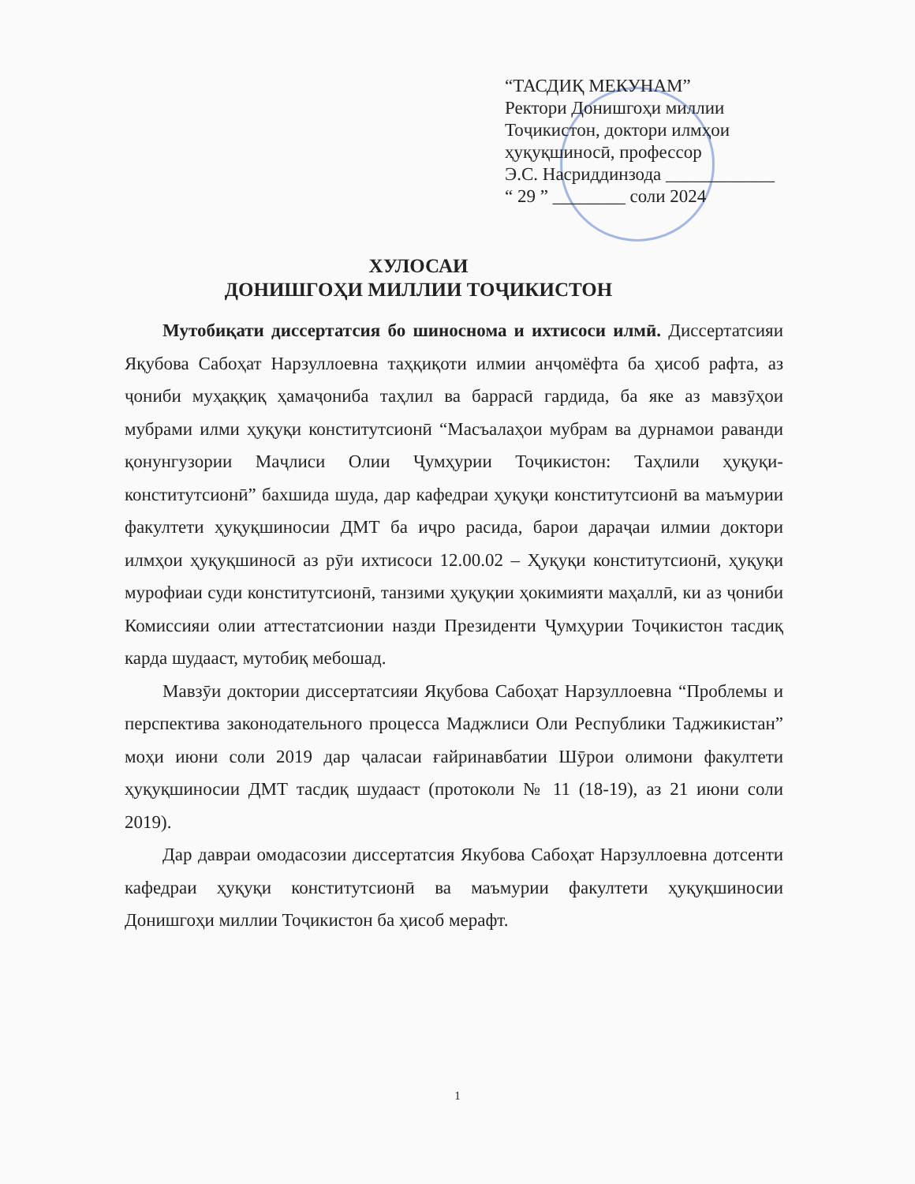“ТАСДИҚ МЕКУНАМ”
Ректори Донишгоҳи миллии
Тоҷикистон, доктори илмҳои
ҳуқуқшиносӣ, профессор
Э.С. Насриддинзода ____________
“ 29 ” ________ соли 2024
ХУЛОСАИ
ДОНИШГОҲИ МИЛЛИИ ТОҶИКИСТОН
Мутобиқати диссертатсия бо шиноснома и ихтисоси илмӣ. Диссертатсияи Яқубова Сабоҳат Нарзуллоевна таҳқиқоти илмии анҷомёфта ба ҳисоб рафта, аз ҷониби муҳаққиқ ҳамаҷониба таҳлил ва баррасӣ гардида, ба яке аз мавзӯҳои мубрами илми ҳуқуқи конститутсионӣ “Масъалаҳои мубрам ва дурнамои раванди қонунгузории Маҷлиси Олии Ҷумҳурии Тоҷикистон: Таҳлили ҳуқуқи-конститутсионӣ” бахшида шуда, дар кафедраи ҳуқуқи конститутсионӣ ва маъмурии факултети ҳуқуқшиносии ДМТ ба иҷро расида, барои дараҷаи илмии доктори илмҳои ҳуқуқшиносӣ аз рӯи ихтисоси 12.00.02 – Ҳуқуқи конститутсионӣ, ҳуқуқи мурофиаи суди конститутсионӣ, танзими ҳуқуқии ҳокимияти маҳаллӣ, ки аз ҷониби Комиссияи олии аттестатсионии назди Президенти Ҷумҳурии Тоҷикистон тасдиқ карда шудааст, мутобиқ мебошад.
Мавзӯи доктории диссертатсияи Яқубова Сабоҳат Нарзуллоевна “Проблемы и перспектива законодательного процесса Маджлиси Оли Республики Таджикистан” моҳи июни соли 2019 дар ҷаласаи ғайринавбатии Шӯрои олимони факултети ҳуқуқшиносии ДМТ тасдиқ шудааст (протоколи № 11 (18-19), аз 21 июни соли 2019).
Дар давраи омодасозии диссертатсия Якубова Сабоҳат Нарзуллоевна дотсенти кафедраи ҳуқуқи конститутсионӣ ва маъмурии факултети ҳуқуқшиносии Донишгоҳи миллии Тоҷикистон ба ҳисоб мерафт.
1